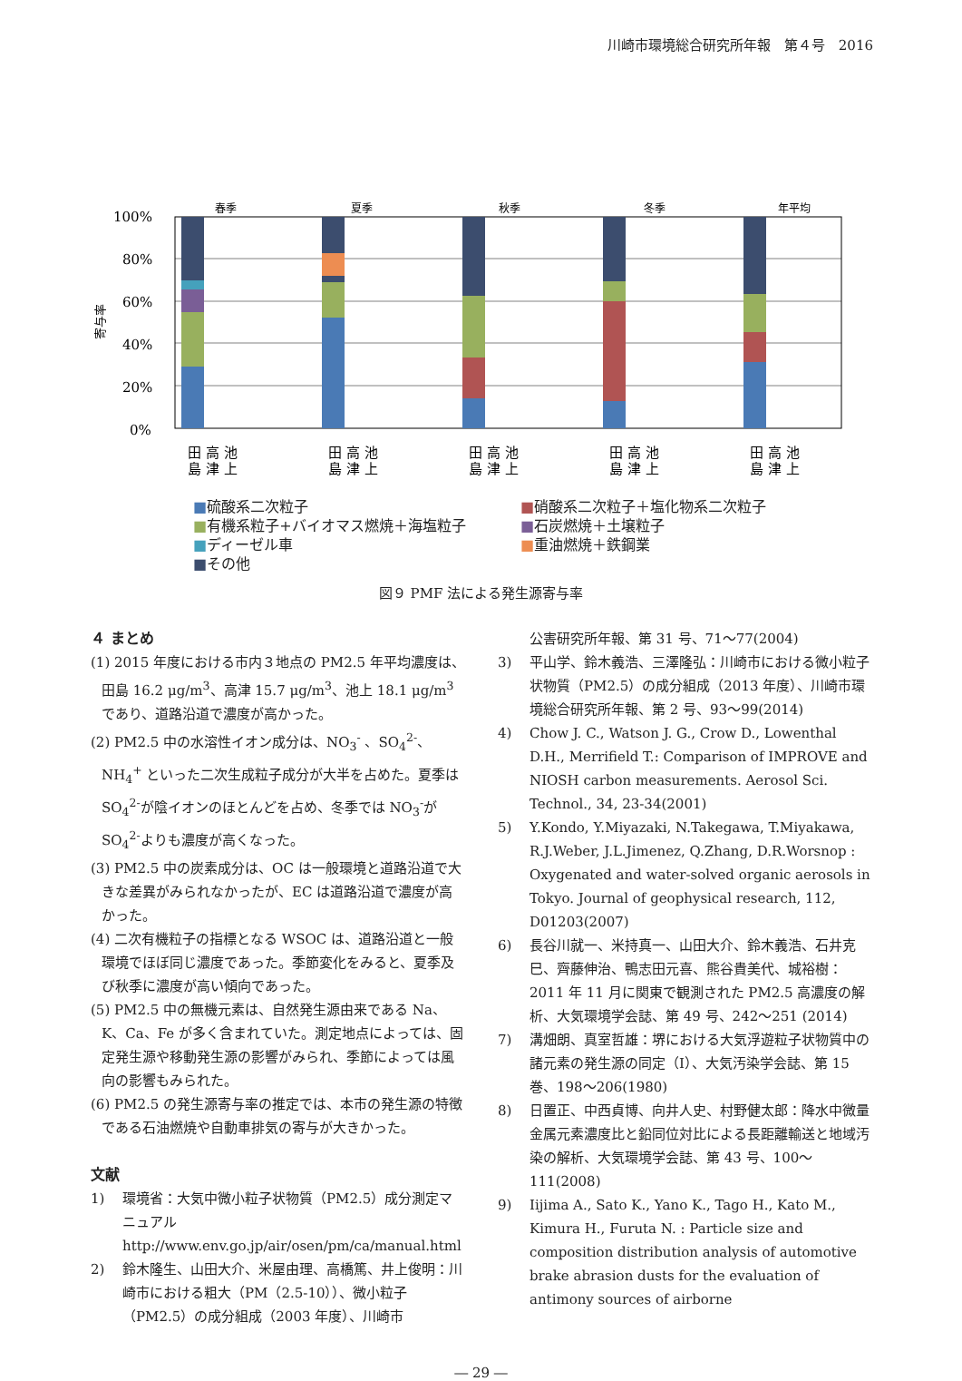川崎市環境総合研究所年報　第４号　2016
寄与率
100%
80%
60%
40%
20%
0%
春季
夏季
秋季
冬季
年平均
田 高 池
島 津 上
田 高 池
島 津 上
田 高 池
島 津 上
田 高 池
島 津 上
田 高 池
島 津 上
■硫酸系二次粒子
■硝酸系二次粒子＋塩化物系二次粒子
■有機系粒子+バイオマス燃焼＋海塩粒子
■石炭燃焼＋土壌粒子
■ディーゼル車
■重油燃焼＋鉄鋼業
■その他
図９ PMF 法による発生源寄与率
４ まとめ
(1) 2015 年度における市内３地点の PM2.5 年平均濃度は、田島 16.2 μg/m<sup>3</sup>、高津 15.7 μg/m<sup>3</sup>、池上 18.1 μg/m<sup>3</sup>であり、道路沿道で濃度が高かった。
(2) PM2.5 中の水溶性イオン成分は、NO<sub>3</sub><sup>-</sup> 、SO<sub>4</sub><sup>2-</sup>、NH<sub>4</sub><sup>+</sup> といった二次生成粒子成分が大半を占めた。夏季は SO<sub>4</sub><sup>2-</sup>が陰イオンのほとんどを占め、冬季では NO<sub>3</sub><sup>-</sup>が SO<sub>4</sub><sup>2-</sup>よりも濃度が高くなった。
(3) PM2.5 中の炭素成分は、OC は一般環境と道路沿道で大きな差異がみられなかったが、EC は道路沿道で濃度が高かった。
(4) 二次有機粒子の指標となる WSOC は、道路沿道と一般環境でほぼ同じ濃度であった。季節変化をみると、夏季及び秋季に濃度が高い傾向であった。
(5) PM2.5 中の無機元素は、自然発生源由来である Na、K、Ca、Fe が多く含まれていた。測定地点によっては、固定発生源や移動発生源の影響がみられ、季節によっては風向の影響もみられた。
(6) PM2.5 の発生源寄与率の推定では、本市の発生源の特徴である石油燃焼や自動車排気の寄与が大きかった。
文献
1) 環境省：大気中微小粒子状物質（PM2.5）成分測定マニュアル http://www.env.go.jp/air/osen/pm/ca/manual.html
2) 鈴木隆生、山田大介、米屋由理、高橋篤、井上俊明：川崎市における粗大（PM（2.5-10））、微小粒子（PM2.5）の成分組成（2003 年度）、川崎市
公害研究所年報、第 31 号、71～77(2004)
3) 平山学、鈴木義浩、三澤隆弘：川崎市における微小粒子状物質（PM2.5）の成分組成（2013 年度）、川崎市環境総合研究所年報、第 2 号、93～99(2014)
4) Chow J. C., Watson J. G., Crow D., Lowenthal D.H., Merrifield T.: Comparison of IMPROVE and NIOSH carbon measurements. Aerosol Sci. Technol., 34, 23-34(2001)
5) Y.Kondo, Y.Miyazaki, N.Takegawa, T.Miyakawa, R.J.Weber, J.L.Jimenez, Q.Zhang, D.R.Worsnop : Oxygenated and water-solved organic aerosols in Tokyo. Journal of geophysical research, 112, D01203(2007)
6) 長谷川就一、米持真一、山田大介、鈴木義浩、石井克巳、齊藤伸治、鴨志田元喜、熊谷貴美代、城裕樹：2011 年 11 月に関東で観測された PM2.5 高濃度の解析、大気環境学会誌、第 49 号、242～251 (2014)
7) 溝畑朗、真室哲雄：堺における大気浮遊粒子状物質中の諸元素の発生源の同定（Ⅰ）、大気汚染学会誌、第 15 巻、198～206(1980)
8) 日置正、中西貞博、向井人史、村野健太郎：降水中微量金属元素濃度比と鉛同位対比による長距離輸送と地域汚染の解析、大気環境学会誌、第 43 号、100～111(2008)
9) Iijima A., Sato K., Yano K., Tago H., Kato M., Kimura H., Furuta N. : Particle size and composition distribution analysis of automotive brake abrasion dusts for the evaluation of antimony sources of airborne
― 29 ―